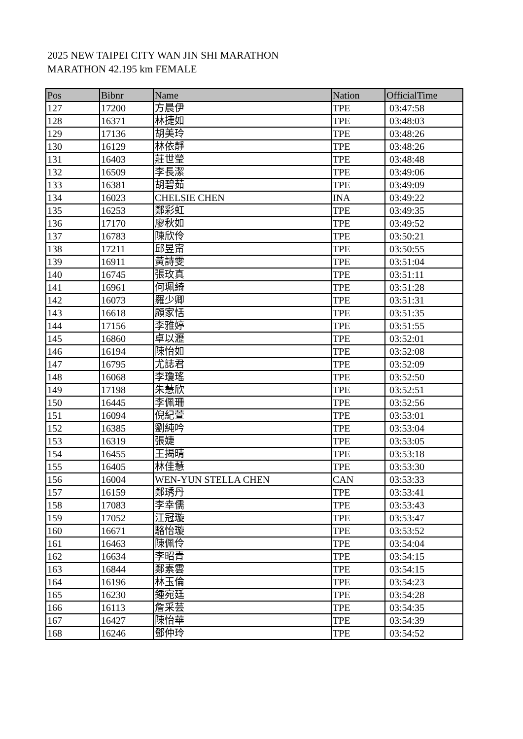2025 NEW TAIPEI CITY WAN JIN SHI MARATHON
MARATHON 42.195 km FEMALE
| Pos | Bibnr | Name | Nation | OfficialTime |
| --- | --- | --- | --- | --- |
| 127 | 17200 | 方晨伊 | TPE | 03:47:58 |
| 128 | 16371 | 林捷如 | TPE | 03:48:03 |
| 129 | 17136 | 胡美玲 | TPE | 03:48:26 |
| 130 | 16129 | 林依靜 | TPE | 03:48:26 |
| 131 | 16403 | 莊世瑩 | TPE | 03:48:48 |
| 132 | 16509 | 李長潔 | TPE | 03:49:06 |
| 133 | 16381 | 胡碧茹 | TPE | 03:49:09 |
| 134 | 16023 | CHELSIE CHEN | INA | 03:49:22 |
| 135 | 16253 | 鄭彩虹 | TPE | 03:49:35 |
| 136 | 17170 | 廖秋如 | TPE | 03:49:52 |
| 137 | 16783 | 陳欣伶 | TPE | 03:50:21 |
| 138 | 17211 | 邱昱甯 | TPE | 03:50:55 |
| 139 | 16911 | 黃詩雯 | TPE | 03:51:04 |
| 140 | 16745 | 張玫真 | TPE | 03:51:11 |
| 141 | 16961 | 何珮綺 | TPE | 03:51:28 |
| 142 | 16073 | 羅少卿 | TPE | 03:51:31 |
| 143 | 16618 | 顧家恬 | TPE | 03:51:35 |
| 144 | 17156 | 李雅婷 | TPE | 03:51:55 |
| 145 | 16860 | 卓以瀝 | TPE | 03:52:01 |
| 146 | 16194 | 陳怡如 | TPE | 03:52:08 |
| 147 | 16795 | 尤誌君 | TPE | 03:52:09 |
| 148 | 16068 | 李瓊瑤 | TPE | 03:52:50 |
| 149 | 17198 | 朱慧欣 | TPE | 03:52:51 |
| 150 | 16445 | 李佩珊 | TPE | 03:52:56 |
| 151 | 16094 | 倪紀萱 | TPE | 03:53:01 |
| 152 | 16385 | 劉純吟 | TPE | 03:53:04 |
| 153 | 16319 | 張婕 | TPE | 03:53:05 |
| 154 | 16455 | 王揭晴 | TPE | 03:53:18 |
| 155 | 16405 | 林佳慧 | TPE | 03:53:30 |
| 156 | 16004 | WEN-YUN STELLA CHEN | CAN | 03:53:33 |
| 157 | 16159 | 鄭琇丹 | TPE | 03:53:41 |
| 158 | 17083 | 李幸儒 | TPE | 03:53:43 |
| 159 | 17052 | 江冠璇 | TPE | 03:53:47 |
| 160 | 16671 | 駱怡璇 | TPE | 03:53:52 |
| 161 | 16463 | 陳佩伶 | TPE | 03:54:04 |
| 162 | 16634 | 李昭青 | TPE | 03:54:15 |
| 163 | 16844 | 鄭素雲 | TPE | 03:54:15 |
| 164 | 16196 | 林玉倫 | TPE | 03:54:23 |
| 165 | 16230 | 鍾宛廷 | TPE | 03:54:28 |
| 166 | 16113 | 詹采芸 | TPE | 03:54:35 |
| 167 | 16427 | 陳怡華 | TPE | 03:54:39 |
| 168 | 16246 | 鄧仲玲 | TPE | 03:54:52 |